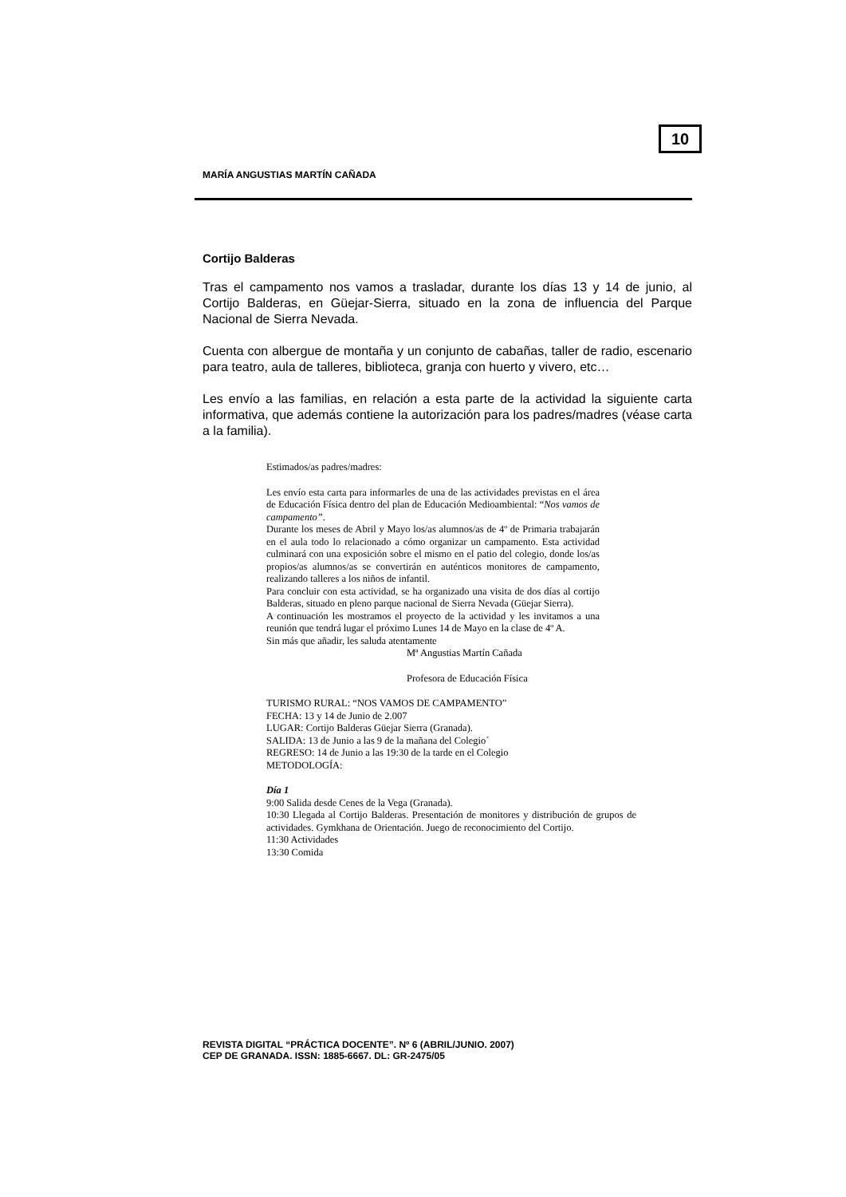10
MARÍA ANGUSTIAS MARTÍN CAÑADA
Cortijo Balderas
Tras el campamento nos vamos a trasladar, durante los días 13 y 14 de junio, al Cortijo Balderas, en Güejar-Sierra, situado en la zona de influencia del Parque Nacional de Sierra Nevada.
Cuenta con albergue de montaña y un conjunto de cabañas, taller de radio, escenario para teatro, aula de talleres, biblioteca, granja con huerto y vivero, etc…
Les envío a las familias, en relación a esta parte de la actividad la siguiente carta informativa, que además contiene la autorización para los padres/madres (véase carta a la familia).
Estimados/as padres/madres:
Les envío esta carta para informarles de una de las actividades previstas en el área de Educación Física dentro del plan de Educación Medioambiental: “Nos vamos de campamento”.
Durante los meses de Abril y Mayo los/as alumnos/as de 4º de Primaria trabajarán en el aula todo lo relacionado a cómo organizar un campamento. Esta actividad culminará con una exposición sobre el mismo en el patio del colegio, donde los/as propios/as alumnos/as se convertirán en auténticos monitores de campamento, realizando talleres a los niños de infantil.
Para concluir con esta actividad, se ha organizado una visita de dos días al cortijo Balderas, situado en pleno parque nacional de Sierra Nevada (Güejar Sierra).
A continuación les mostramos el proyecto de la actividad y les invitamos a una reunión que tendrá lugar el próximo Lunes 14 de Mayo en la clase de 4º A.
Sin más que añadir, les saluda atentamente
Mª Angustias Martín Cañada
Profesora de Educación Física
TURISMO RURAL: “NOS VAMOS DE CAMPAMENTO”
FECHA: 13 y 14 de Junio de 2.007
LUGAR: Cortijo Balderas Güejar Sierra (Granada).
SALIDA: 13 de Junio a las 9 de la mañana del Colegio´
REGRESO: 14 de Junio a las 19:30 de la tarde en el Colegio
METODOLOGÍA:
Día 1
9:00 Salida desde Cenes de la Vega (Granada).
10:30 Llegada al Cortijo Balderas. Presentación de monitores y distribución de grupos de actividades. Gymkhana de Orientación. Juego de reconocimiento del Cortijo.
11:30 Actividades
13:30 Comida
REVISTA DIGITAL “PRÁCTICA DOCENTE”. Nº 6 (ABRIL/JUNIO. 2007)
CEP DE GRANADA. ISSN: 1885-6667. DL: GR-2475/05